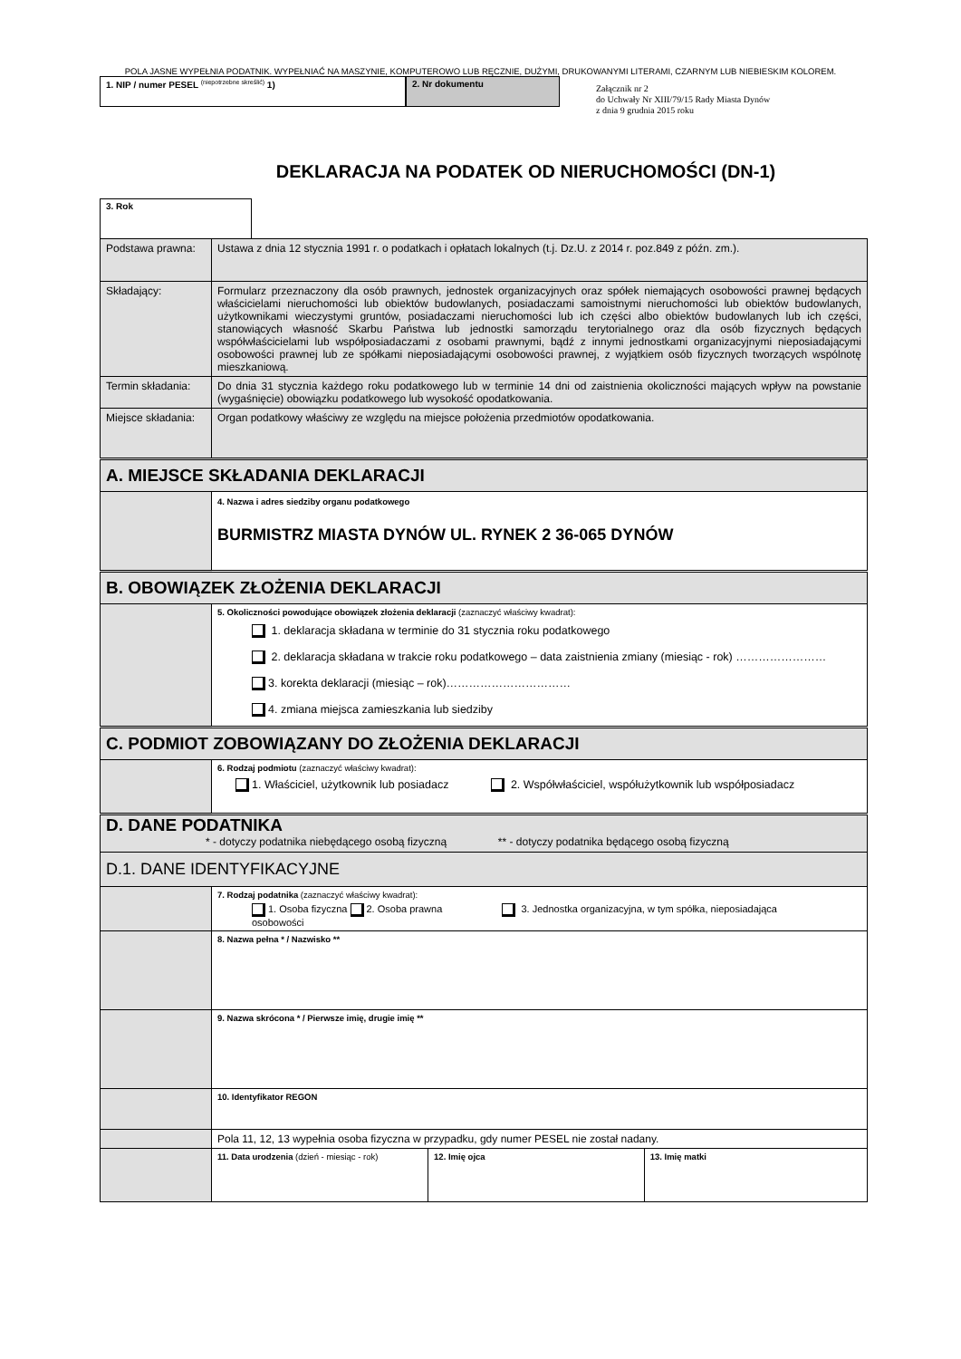POLA JASNE WYPEŁNIA PODATNIK. WYPEŁNIAĆ NA MASZYNIE, KOMPUTEROWO LUB RĘCZNIE, DUŻYMI, DRUKOWANYMI LITERAMI, CZARNYM LUB NIEBIESKIM KOLOREM.
1. NIP / numer PESEL <sup>(niepotrzebne skreślić)</sup> 1) 2. Nr dokumentu
Załącznik nr 2
do Uchwały Nr XIII/79/15 Rady Miasta Dynów
z dnia 9 grudnia 2015 roku
DEKLARACJA NA PODATEK OD NIERUCHOMOŚCI (DN-1)
3. Rok
| Podstawa prawna: | Ustawa z dnia 12 stycznia 1991 r. o podatkach i opłatach lokalnych (t.j. Dz.U. z 2014 r. poz.849 z późn. zm.). |
| Składający: | Formularz przeznaczony dla osób prawnych, jednostek organizacyjnych oraz spółek niemających osobowości prawnej będących właścicielami nieruchomości lub obiektów budowlanych, posiadaczami samoistnymi nieruchomości lub obiektów budowlanych, użytkownikami wieczystymi gruntów, posiadaczami nieruchomości lub ich części albo obiektów budowlanych lub ich części, stanowiących własność Skarbu Państwa lub jednostki samorządu terytorialnego oraz dla osób fizycznych będących współwłaścicielami lub współposiadaczami z osobami prawnymi, bądź z innymi jednostkami organizacyjnymi nieposiadającymi osobowości prawnej lub ze spółkami nieposiadającymi osobowości prawnej, z wyjątkiem osób fizycznych tworzących wspólnotę mieszkaniową. |
| Termin składania: | Do dnia 31 stycznia każdego roku podatkowego lub w terminie 14 dni od zaistnienia okoliczności mających wpływ na powstanie (wygaśnięcie) obowiązku podatkowego lub wysokość opodatkowania. |
| Miejsce składania: | Organ podatkowy właściwy ze względu na miejsce położenia przedmiotów opodatkowania. |
| A. MIEJSCE SKŁADANIA DEKLARACJI | |
| | 4. Nazwa i adres siedziby organu podatkowego BURMISTRZ MIASTA DYNÓW UL. RYNEK 2 36-065 DYNÓW |
| B. OBOWIĄZEK ZŁOŻENIA DEKLARACJI | |
| | 5. Okoliczności powodujące obowiązek złożenia deklaracji (zaznaczyć właściwy kwadrat): 1. deklaracja składana w terminie do 31 stycznia roku podatkowego 2. deklaracja składana w trakcie roku podatkowego – data zaistnienia zmiany (miesiąc - rok) …………………… 3. korekta deklaracji (miesiąc – rok)…………………………… 4. zmiana miejsca zamieszkania lub siedziby |
| C. PODMIOT ZOBOWIĄZANY DO ZŁOŻENIA DEKLARACJI | |
| | 6. Rodzaj podmiotu (zaznaczyć właściwy kwadrat): 1. Właściciel, użytkownik lub posiadacz 2. Współwłaściciel, współużytkownik lub współposiadacz |
| D. DANE PODATNIKA * - dotyczy podatnika niebędącego osobą fizyczną ** - dotyczy podatnika będącego osobą fizyczną | |
| D.1. DANE IDENTYFIKACYJNE | |
| | 7. Rodzaj podatnika (zaznaczyć właściwy kwadrat): 1. Osoba fizyczna 2. Osoba prawna 3. Jednostka organizacyjna, w tym spółka, nieposiadająca osobowości |
| | 8. Nazwa pełna * / Nazwisko ** |
| | 9. Nazwa skrócona * / Pierwsze imię, drugie imię ** |
| | 10. Identyfikator REGON |
| | Pola 11, 12, 13 wypełnia osoba fizyczna w przypadku, gdy numer PESEL nie został nadany. |
| | / 11. Data urodzenia (dzień - miesiąc - rok) / 12. Imię ojca / 13. Imię matki / |